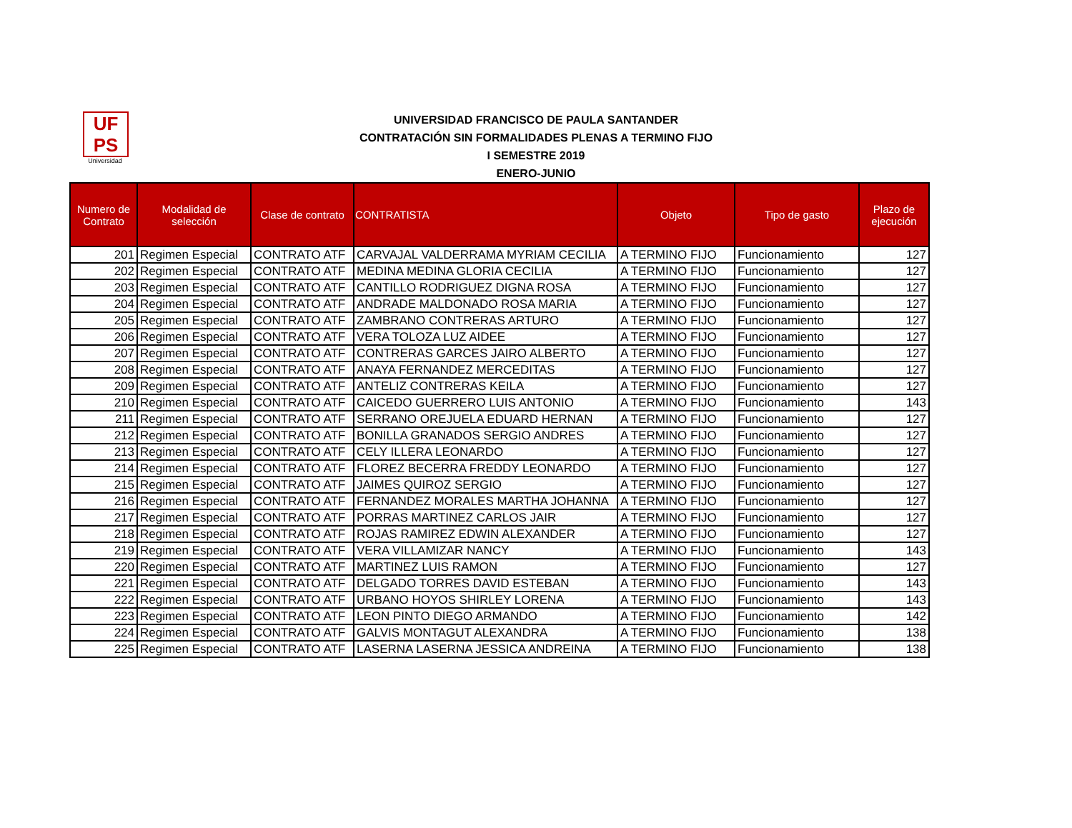UF
PS
Universidad
UNIVERSIDAD FRANCISCO DE PAULA SANTANDER
CONTRATACIÓN SIN FORMALIDADES PLENAS A TERMINO FIJO
I SEMESTRE 2019
ENERO-JUNIO
| Numero de Contrato | Modalidad de selección | Clase de contrato | CONTRATISTA | Objeto | Tipo de gasto | Plazo de ejecución |
| --- | --- | --- | --- | --- | --- | --- |
| 201 | Regimen Especial | CONTRATO ATF | CARVAJAL VALDERRAMA MYRIAM CECILIA | A TERMINO FIJO | Funcionamiento | 127 |
| 202 | Regimen Especial | CONTRATO ATF | MEDINA MEDINA GLORIA CECILIA | A TERMINO FIJO | Funcionamiento | 127 |
| 203 | Regimen Especial | CONTRATO ATF | CANTILLO RODRIGUEZ DIGNA ROSA | A TERMINO FIJO | Funcionamiento | 127 |
| 204 | Regimen Especial | CONTRATO ATF | ANDRADE MALDONADO ROSA MARIA | A TERMINO FIJO | Funcionamiento | 127 |
| 205 | Regimen Especial | CONTRATO ATF | ZAMBRANO CONTRERAS ARTURO | A TERMINO FIJO | Funcionamiento | 127 |
| 206 | Regimen Especial | CONTRATO ATF | VERA TOLOZA LUZ AIDEE | A TERMINO FIJO | Funcionamiento | 127 |
| 207 | Regimen Especial | CONTRATO ATF | CONTRERAS GARCES JAIRO ALBERTO | A TERMINO FIJO | Funcionamiento | 127 |
| 208 | Regimen Especial | CONTRATO ATF | ANAYA FERNANDEZ MERCEDITAS | A TERMINO FIJO | Funcionamiento | 127 |
| 209 | Regimen Especial | CONTRATO ATF | ANTELIZ CONTRERAS KEILA | A TERMINO FIJO | Funcionamiento | 127 |
| 210 | Regimen Especial | CONTRATO ATF | CAICEDO GUERRERO LUIS ANTONIO | A TERMINO FIJO | Funcionamiento | 143 |
| 211 | Regimen Especial | CONTRATO ATF | SERRANO OREJUELA EDUARD HERNAN | A TERMINO FIJO | Funcionamiento | 127 |
| 212 | Regimen Especial | CONTRATO ATF | BONILLA GRANADOS SERGIO ANDRES | A TERMINO FIJO | Funcionamiento | 127 |
| 213 | Regimen Especial | CONTRATO ATF | CELY ILLERA LEONARDO | A TERMINO FIJO | Funcionamiento | 127 |
| 214 | Regimen Especial | CONTRATO ATF | FLOREZ BECERRA FREDDY LEONARDO | A TERMINO FIJO | Funcionamiento | 127 |
| 215 | Regimen Especial | CONTRATO ATF | JAIMES QUIROZ SERGIO | A TERMINO FIJO | Funcionamiento | 127 |
| 216 | Regimen Especial | CONTRATO ATF | FERNANDEZ MORALES MARTHA JOHANNA | A TERMINO FIJO | Funcionamiento | 127 |
| 217 | Regimen Especial | CONTRATO ATF | PORRAS MARTINEZ CARLOS JAIR | A TERMINO FIJO | Funcionamiento | 127 |
| 218 | Regimen Especial | CONTRATO ATF | ROJAS RAMIREZ EDWIN ALEXANDER | A TERMINO FIJO | Funcionamiento | 127 |
| 219 | Regimen Especial | CONTRATO ATF | VERA VILLAMIZAR NANCY | A TERMINO FIJO | Funcionamiento | 143 |
| 220 | Regimen Especial | CONTRATO ATF | MARTINEZ LUIS RAMON | A TERMINO FIJO | Funcionamiento | 127 |
| 221 | Regimen Especial | CONTRATO ATF | DELGADO TORRES DAVID ESTEBAN | A TERMINO FIJO | Funcionamiento | 143 |
| 222 | Regimen Especial | CONTRATO ATF | URBANO HOYOS SHIRLEY LORENA | A TERMINO FIJO | Funcionamiento | 143 |
| 223 | Regimen Especial | CONTRATO ATF | LEON PINTO DIEGO ARMANDO | A TERMINO FIJO | Funcionamiento | 142 |
| 224 | Regimen Especial | CONTRATO ATF | GALVIS MONTAGUT ALEXANDRA | A TERMINO FIJO | Funcionamiento | 138 |
| 225 | Regimen Especial | CONTRATO ATF | LASERNA LASERNA JESSICA ANDREINA | A TERMINO FIJO | Funcionamiento | 138 |